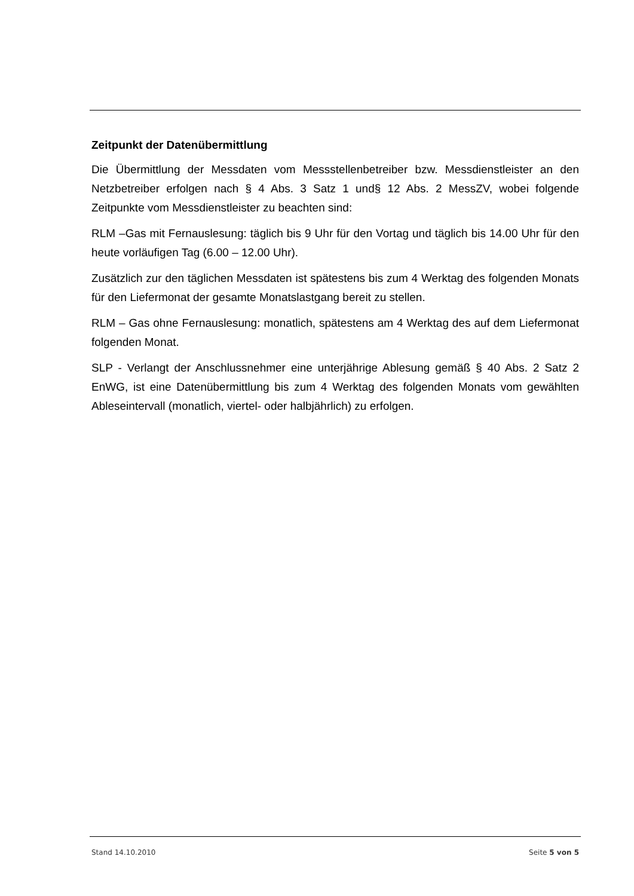Zeitpunkt der Datenübermittlung
Die Übermittlung der Messdaten vom Messstellenbetreiber bzw. Messdienstleister an den Netzbetreiber erfolgen nach § 4 Abs. 3 Satz 1 und§ 12 Abs. 2 MessZV, wobei folgende Zeitpunkte vom Messdienstleister zu beachten sind:
RLM –Gas mit Fernauslesung: täglich bis 9 Uhr für den Vortag und täglich bis 14.00 Uhr für den heute vorläufigen Tag (6.00 – 12.00 Uhr).
Zusätzlich zur den täglichen Messdaten ist spätestens bis zum 4 Werktag des folgenden Monats für den Liefermonat der gesamte Monatslastgang bereit zu stellen.
RLM – Gas ohne Fernauslesung: monatlich, spätestens am 4 Werktag des auf dem Liefermonat folgenden Monat.
SLP - Verlangt der Anschlussnehmer eine unterjährige Ablesung gemäß § 40 Abs. 2 Satz 2 EnWG, ist eine Datenübermittlung bis zum 4 Werktag des folgenden Monats vom gewählten Ableseintervall (monatlich, viertel- oder halbjährlich) zu erfolgen.
Stand 14.10.2010 Seite 5 von 5